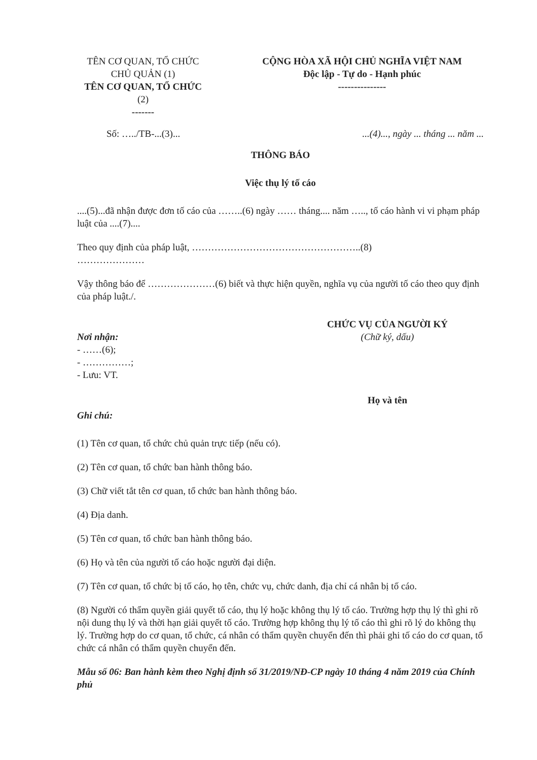TÊN CƠ QUAN, TỔ CHỨC
CHỦ QUẢN (1)
TÊN CƠ QUAN, TỔ CHỨC
(2)
-------
CỘNG HÒA XÃ HỘI CHỦ NGHĨA VIỆT NAM
Độc lập - Tự do - Hạnh phúc
---------------
Số: …../TB-...(3)... ...(4)..., ngày ... tháng ... năm ...
THÔNG BÁO
Việc thụ lý tố cáo
....(5)...đã nhận được đơn tố cáo của ……..(6) ngày …… tháng.... năm ….., tố cáo hành vi vi phạm pháp luật của ....(7)....
Theo quy định của pháp luật, ……………………………………………..(8)
…………………
Vậy thông báo để …………………(6) biết và thực hiện quyền, nghĩa vụ của người tố cáo theo quy định của pháp luật./.
Nơi nhận:
- ……(6);
- ……………;
- Lưu: VT.
CHỨC VỤ CỦA NGƯỜI KÝ
(Chữ ký, dấu)
Họ và tên
Ghi chú:
(1) Tên cơ quan, tổ chức chủ quản trực tiếp (nếu có).
(2) Tên cơ quan, tổ chức ban hành thông báo.
(3) Chữ viết tắt tên cơ quan, tổ chức ban hành thông báo.
(4) Địa danh.
(5) Tên cơ quan, tổ chức ban hành thông báo.
(6) Họ và tên của người tố cáo hoặc người đại diện.
(7) Tên cơ quan, tổ chức bị tố cáo, họ tên, chức vụ, chức danh, địa chỉ cá nhân bị tố cáo.
(8) Người có thẩm quyền giải quyết tố cáo, thụ lý hoặc không thụ lý tố cáo. Trường hợp thụ lý thì ghi rõ nội dung thụ lý và thời hạn giải quyết tố cáo. Trường hợp không thụ lý tố cáo thì ghi rõ lý do không thụ lý. Trường hợp do cơ quan, tổ chức, cá nhân có thẩm quyền chuyển đến thì phải ghi tố cáo do cơ quan, tổ chức cá nhân có thẩm quyền chuyển đến.
Mẫu số 06: Ban hành kèm theo Nghị định số 31/2019/NĐ-CP ngày 10 tháng 4 năm 2019 của Chính phủ